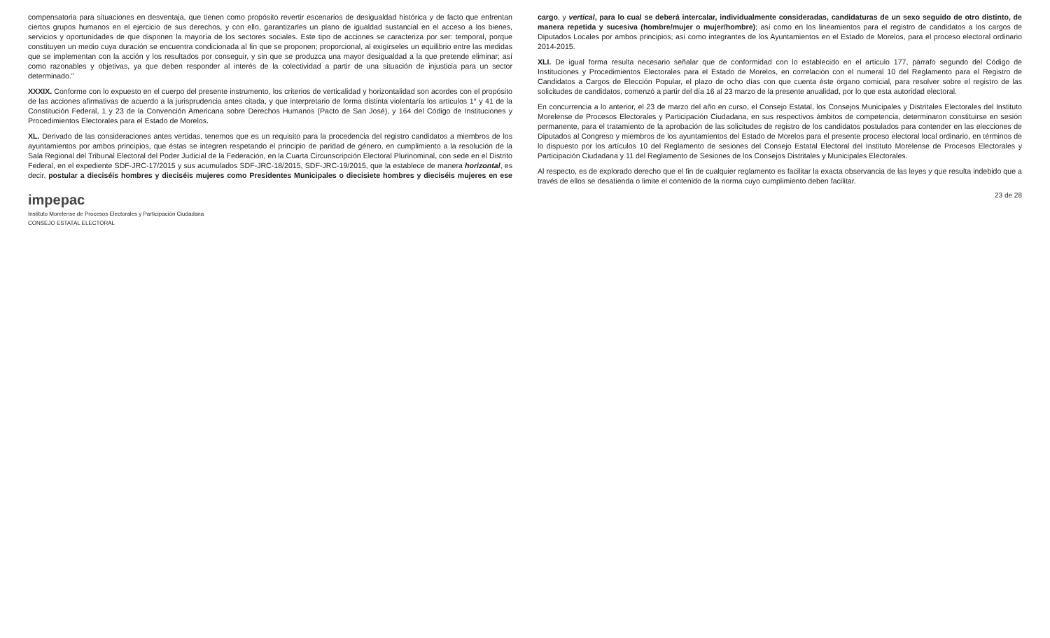compensatoria para situaciones en desventaja, que tienen como propósito revertir escenarios de desigualdad histórica y de facto que enfrentan ciertos grupos humanos en el ejercicio de sus derechos, y con ello, garantizarles un plano de igualdad sustancial en el acceso a los bienes, servicios y oportunidades de que disponen la mayoría de los sectores sociales. Este tipo de acciones se caracteriza por ser: temporal, porque constituyen un medio cuya duración se encuentra condicionada al fin que se proponen; proporcional, al exigírseles un equilibrio entre las medidas que se implementan con la acción y los resultados por conseguir, y sin que se produzca una mayor desigualdad a la que pretende eliminar; así como razonables y objetivas, ya que deben responder al interés de la colectividad a partir de una situación de injusticia para un sector determinado."
XXXIX. Conforme con lo expuesto en el cuerpo del presente instrumento, los criterios de verticalidad y horizontalidad son acordes con el propósito de las acciones afirmativas de acuerdo a la jurisprudencia antes citada, y que interpretario de forma distinta violentaría los artículos 1° y 41 de la Constitución Federal, 1 y 23 de la Convención Americana sobre Derechos Humanos (Pacto de San José), y 164 del Código de Instituciones y Procedimientos Electorales para el Estado de Morelos.
XL. Derivado de las consideraciones antes vertidas, tenemos que es un requisito para la procedencia del registro candidatos a miembros de los ayuntamientos por ambos principios, que éstas se integren respetando el principio de paridad de género, en cumplimiento a la resolución de la Sala Regional del Tribunal Electoral del Poder Judicial de la Federación, en la Cuarta Circunscripción Electoral Plurinominal, con sede en el Distrito Federal, en el expediente SDF-JRC-17/2015 y sus acumulados SDF-JRC-18/2015, SDF-JRC-19/2015, que la establece de manera horizontal, es decir, postular a dieciséis hombres y dieciséis mujeres como Presidentes Municipales o diecisiete hombres y dieciséis mujeres en ese cargo, y vertical, para lo cual se deberá intercalar, individualmente consideradas, candidaturas de un sexo seguido de otro distinto, de manera repetida y sucesiva (hombre/mujer o mujer/hombre); así como en los lineamientos para el registro de candidatos a los cargos de Diputados Locales por ambos principios; así como integrantes de los Ayuntamientos en el Estado de Morelos, para el proceso electoral ordinario 2014-2015.
XLI. De igual forma resulta necesario señalar que de conformidad con lo establecido en el artículo 177, párrafo segundo del Código de Instituciones y Procedimientos Electorales para el Estado de Morelos, en correlación con el numeral 10 del Reglamento para el Registro de Candidatos a Cargos de Elección Popular, el plazo de ocho días con que cuenta éste órgano comicial, para resolver sobre el registro de las solicitudes de candidatos, comenzó a partir del día 16 al 23 marzo de la presente anualidad, por lo que esta autoridad electoral.
En concurrencia a lo anterior, el 23 de marzo del año en curso, el Consejo Estatal, los Consejos Municipales y Distritales Electorales del Instituto Morelense de Procesos Electorales y Participación Ciudadana, en sus respectivos ámbitos de competencia, determinaron constituirse en sesión permanente, para el tratamiento de la aprobación de las solicitudes de registro de los candidatos postulados para contender en las elecciones de Diputados al Congreso y miembros de los ayuntamientos del Estado de Morelos para el presente proceso electoral local ordinario, en términos de lo dispuesto por los artículos 10 del Reglamento de sesiones del Consejo Estatal Electoral del Instituto Morelense de Procesos Electorales y Participación Ciudadana y 11 del Reglamento de Sesiones de los Consejos Distritales y Municipales Electorales.
Al respecto, es de explorado derecho que el fin de cualquier reglamento es facilitar la exacta observancia de las leyes y que resulta indebido que a través de ellos se desatienda o limite el contenido de la norma cuyo cumplimiento deben facilitar.
impepac
Instituto Morelense de Procesos Electorales y Participación Ciudadana
CONSEJO ESTATAL ELECTORAL
23 de 28